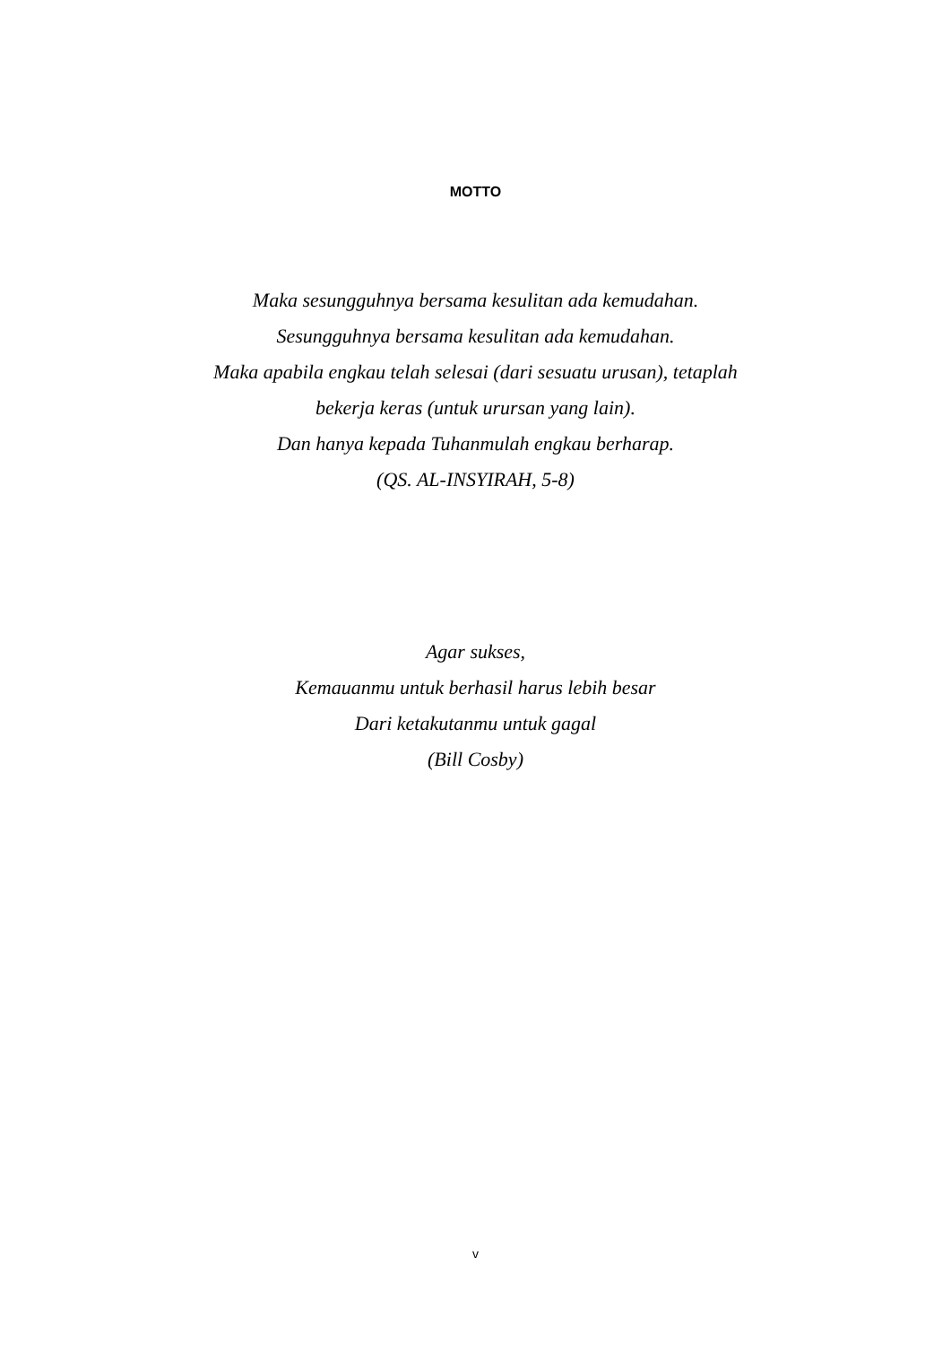MOTTO
Maka sesungguhnya bersama kesulitan ada kemudahan.
Sesungguhnya bersama kesulitan ada kemudahan.
Maka apabila engkau telah selesai (dari sesuatu urusan), tetaplah
bekerja keras (untuk urursan yang lain).
Dan hanya kepada Tuhanmulah engkau berharap.
(QS. AL-INSYIRAH, 5-8)
Agar sukses,
Kemauanmu untuk berhasil harus lebih besar
Dari ketakutanmu untuk gagal
(Bill Cosby)
v